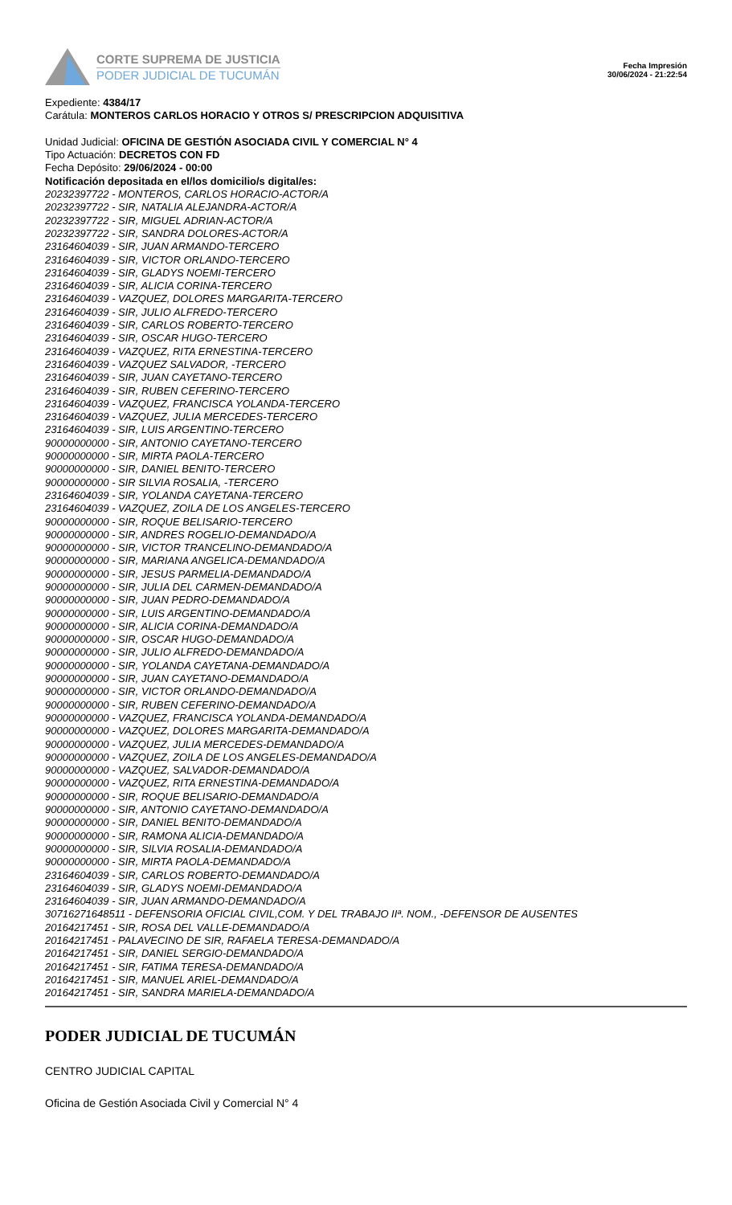CORTE SUPREMA DE JUSTICIA
PODER JUDICIAL DE TUCUMÁN
Fecha Impresión
30/06/2024 - 21:22:54
Expediente: 4384/17
Carátula: MONTEROS CARLOS HORACIO Y OTROS S/ PRESCRIPCION ADQUISITIVA
Unidad Judicial: OFICINA DE GESTIÓN ASOCIADA CIVIL Y COMERCIAL N° 4
Tipo Actuación: DECRETOS CON FD
Fecha Depósito: 29/06/2024 - 00:00
Notificación depositada en el/los domicilio/s digital/es:
20232397722 - MONTEROS, CARLOS HORACIO-ACTOR/A
20232397722 - SIR, NATALIA ALEJANDRA-ACTOR/A
20232397722 - SIR, MIGUEL ADRIAN-ACTOR/A
20232397722 - SIR, SANDRA DOLORES-ACTOR/A
23164604039 - SIR, JUAN ARMANDO-TERCERO
23164604039 - SIR, VICTOR ORLANDO-TERCERO
23164604039 - SIR, GLADYS NOEMI-TERCERO
23164604039 - SIR, ALICIA CORINA-TERCERO
23164604039 - VAZQUEZ, DOLORES MARGARITA-TERCERO
23164604039 - SIR, JULIO ALFREDO-TERCERO
23164604039 - SIR, CARLOS ROBERTO-TERCERO
23164604039 - SIR, OSCAR HUGO-TERCERO
23164604039 - VAZQUEZ, RITA ERNESTINA-TERCERO
23164604039 - VAZQUEZ SALVADOR, -TERCERO
23164604039 - SIR, JUAN CAYETANO-TERCERO
23164604039 - SIR, RUBEN CEFERINO-TERCERO
23164604039 - VAZQUEZ, FRANCISCA YOLANDA-TERCERO
23164604039 - VAZQUEZ, JULIA MERCEDES-TERCERO
23164604039 - SIR, LUIS ARGENTINO-TERCERO
90000000000 - SIR, ANTONIO CAYETANO-TERCERO
90000000000 - SIR, MIRTA PAOLA-TERCERO
90000000000 - SIR, DANIEL BENITO-TERCERO
90000000000 - SIR SILVIA ROSALIA, -TERCERO
23164604039 - SIR, YOLANDA CAYETANA-TERCERO
23164604039 - VAZQUEZ, ZOILA DE LOS ANGELES-TERCERO
90000000000 - SIR, ROQUE BELISARIO-TERCERO
90000000000 - SIR, ANDRES ROGELIO-DEMANDADO/A
90000000000 - SIR, VICTOR TRANCELINO-DEMANDADO/A
90000000000 - SIR, MARIANA ANGELICA-DEMANDADO/A
90000000000 - SIR, JESUS PARMELIA-DEMANDADO/A
90000000000 - SIR, JULIA DEL CARMEN-DEMANDADO/A
90000000000 - SIR, JUAN PEDRO-DEMANDADO/A
90000000000 - SIR, LUIS ARGENTINO-DEMANDADO/A
90000000000 - SIR, ALICIA CORINA-DEMANDADO/A
90000000000 - SIR, OSCAR HUGO-DEMANDADO/A
90000000000 - SIR, JULIO ALFREDO-DEMANDADO/A
90000000000 - SIR, YOLANDA CAYETANA-DEMANDADO/A
90000000000 - SIR, JUAN CAYETANO-DEMANDADO/A
90000000000 - SIR, VICTOR ORLANDO-DEMANDADO/A
90000000000 - SIR, RUBEN CEFERINO-DEMANDADO/A
90000000000 - VAZQUEZ, FRANCISCA YOLANDA-DEMANDADO/A
90000000000 - VAZQUEZ, DOLORES MARGARITA-DEMANDADO/A
90000000000 - VAZQUEZ, JULIA MERCEDES-DEMANDADO/A
90000000000 - VAZQUEZ, ZOILA DE LOS ANGELES-DEMANDADO/A
90000000000 - VAZQUEZ, SALVADOR-DEMANDADO/A
90000000000 - VAZQUEZ, RITA ERNESTINA-DEMANDADO/A
90000000000 - SIR, ROQUE BELISARIO-DEMANDADO/A
90000000000 - SIR, ANTONIO CAYETANO-DEMANDADO/A
90000000000 - SIR, DANIEL BENITO-DEMANDADO/A
90000000000 - SIR, RAMONA ALICIA-DEMANDADO/A
90000000000 - SIR, SILVIA ROSALIA-DEMANDADO/A
90000000000 - SIR, MIRTA PAOLA-DEMANDADO/A
23164604039 - SIR, CARLOS ROBERTO-DEMANDADO/A
23164604039 - SIR, GLADYS NOEMI-DEMANDADO/A
23164604039 - SIR, JUAN ARMANDO-DEMANDADO/A
30716271648511 - DEFENSORIA OFICIAL CIVIL,COM. Y DEL TRABAJO IIª. NOM., -DEFENSOR DE AUSENTES
20164217451 - SIR, ROSA DEL VALLE-DEMANDADO/A
20164217451 - PALAVECINO DE SIR, RAFAELA TERESA-DEMANDADO/A
20164217451 - SIR, DANIEL SERGIO-DEMANDADO/A
20164217451 - SIR, FATIMA TERESA-DEMANDADO/A
20164217451 - SIR, MANUEL ARIEL-DEMANDADO/A
20164217451 - SIR, SANDRA MARIELA-DEMANDADO/A
PODER JUDICIAL DE TUCUMÁN
CENTRO JUDICIAL CAPITAL
Oficina de Gestión Asociada Civil y Comercial N° 4